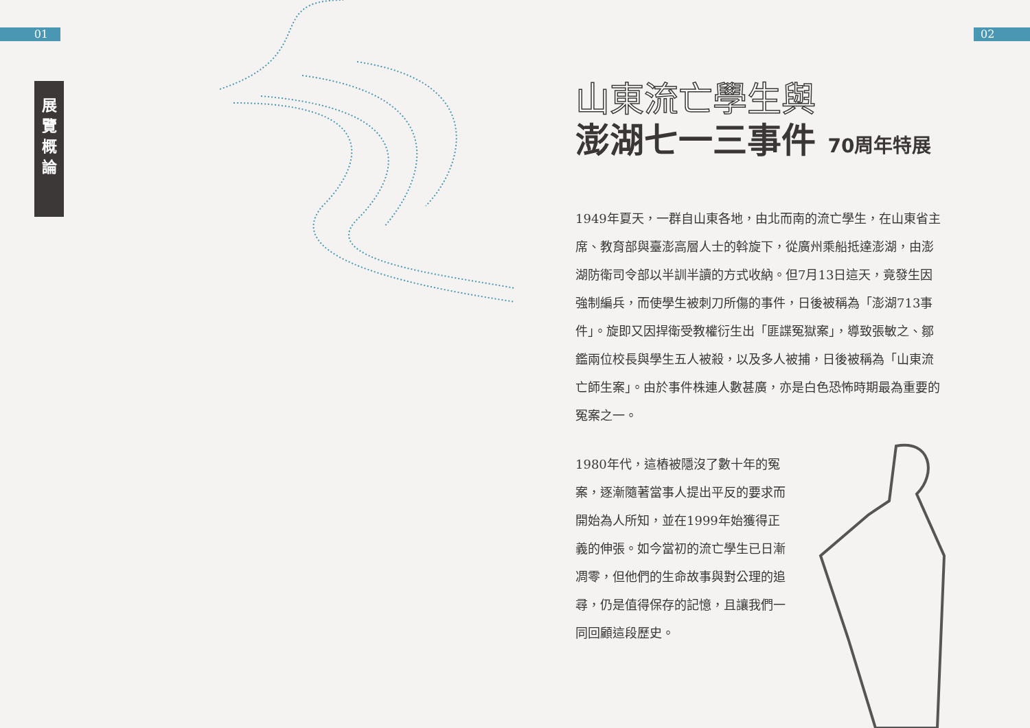01 02
展
覽
概
論
山東流亡學生與
澎湖七一三事件 70周年特展
1949年夏天，一群自山東各地，由北而南的流亡學生，在山東省主席、教育部與臺澎高層人士的斡旋下，從廣州乘船抵達澎湖，由澎湖防衛司令部以半訓半讀的方式收納。但7月13日這天，竟發生因強制編兵，而使學生被刺刀所傷的事件，日後被稱為「澎湖713事件」。旋即又因捍衛受教權衍生出「匪諜冤獄案」，導致張敏之、鄒鑑兩位校長與學生五人被殺，以及多人被捕，日後被稱為「山東流亡師生案」。由於事件株連人數甚廣，亦是白色恐怖時期最為重要的冤案之一。
1980年代，這樁被隱沒了數十年的冤案，逐漸隨著當事人提出平反的要求而開始為人所知，並在1999年始獲得正義的伸張。如今當初的流亡學生已日漸凋零，但他們的生命故事與對公理的追尋，仍是值得保存的記憶，且讓我們一同回顧這段歷史。